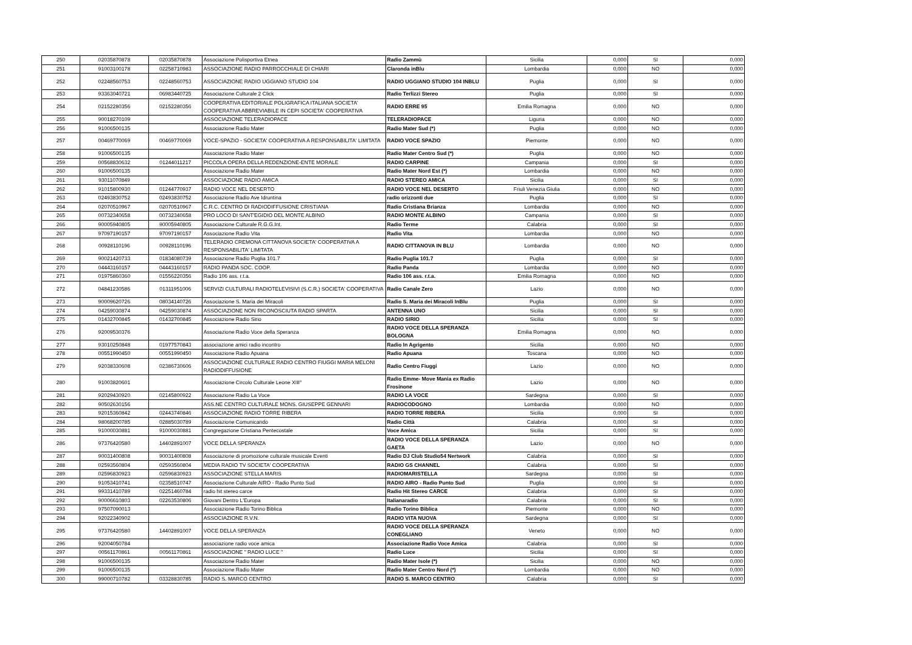| 250 | 02035870878 | 02035870878 | Associazione Polisportiva Etnea | Radio Zammù | Sicilia | 0,000 | SI | 0,000 |
| 251 | 91003100178 | 02258710983 | ASSOCIAZIONE RADIO PARROCCHIALE DI CHIARI | Claronda inBlu | Lombardia | 0,000 | NO | 0,000 |
| 252 | 02248560753 | 02248560753 | ASSOCIAZIONE RADIO UGGIANO STUDIO 104 | RADIO UGGIANO STUDIO 104 INBLU | Puglia | 0,000 | SI | 0,000 |
| 253 | 93363040721 | 06983440725 | Associazione Culturale 2 Click | Radio Terlizzi Stereo | Puglia | 0,000 | SI | 0,000 |
| 254 | 02152280356 | 02152280356 | COOPERATIVA EDITORIALE POLIGRAFICA ITALIANA SOCIETA' COOPERATIVA ABBREVIABILE IN CEPI SOCIETA' COOPERATIVA | RADIO ERRE 95 | Emilia Romagna | 0,000 | NO | 0,000 |
| 255 | 90018270109 | | ASSOCIAZIONE TELERADIOPACE | TELERADIOPACE | Liguria | 0,000 | NO | 0,000 |
| 256 | 91006500135 | | Associazione Radio Mater | Radio Mater Sud (*) | Puglia | 0,000 | NO | 0,000 |
| 257 | 00469770069 | 00469770069 | VOCE-SPAZIO - SOCIETA' COOPERATIVA A RESPONSABILITA' LIMITATA | RADIO VOCE SPAZIO | Piemonte | 0,000 | NO | 0,000 |
| 258 | 91006500135 | | Associazione Radio Mater | Radio Mater Centro Sud (*) | Puglia | 0,000 | NO | 0,000 |
| 259 | 00568830632 | 01244011217 | PICCOLA OPERA DELLA REDENZIONE-ENTE MORALE | RADIO CARPINE | Campania | 0,000 | SI | 0,000 |
| 260 | 91006500135 | | Associazione Radio Mater | Radio Mater Nord Est (*) | Lombardia | 0,000 | NO | 0,000 |
| 261 | 93011070849 | | ASSOCIAZIONE RADIO AMICA | RADIO STEREO AMICA | Sicilia | 0,000 | SI | 0,000 |
| 262 | 91015800930 | 01244770937 | RADIO VOCE NEL DESERTO | RADIO VOCE NEL DESERTO | Friuli Venezia Giulia | 0,000 | NO | 0,000 |
| 263 | 02493830752 | 02493830752 | Associazione Radio Ave Idruntina | radio orizzonti due | Puglia | 0,000 | SI | 0,000 |
| 264 | 02070510967 | 02070510967 | C.R.C. CENTRO DI RADIODIFFUSIONE CRISTIANA | Radio Cristiana Brianza | Lombardia | 0,000 | NO | 0,000 |
| 265 | 00732340658 | 00732340658 | PRO LOCO DI SANT'EGIDIO DEL MONTE ALBINO | RADIO MONTE ALBINO | Campania | 0,000 | SI | 0,000 |
| 266 | 90005940805 | 90005940805 | Associazione Culturale R.G.G.Int. | Radio Terme | Calabria | 0,000 | SI | 0,000 |
| 267 | 97097190157 | 97097190157 | Associazione Radio Vita | Radio Vita | Lombardia | 0,000 | NO | 0,000 |
| 268 | 00928110196 | 00928110196 | TELERADIO CREMONA CITTANOVA SOCIETA' COOPERATIVA A RESPONSABILITA' LIMITATA | RADIO CITTANOVA IN BLU | Lombardia | 0,000 | NO | 0,000 |
| 269 | 90021420733 | 01834080739 | Associazione Radio Puglia 101.7 | Radio Puglia 101.7 | Puglia | 0,000 | SI | 0,000 |
| 270 | 04443160157 | 04443160157 | RADIO PANDA SOC. COOP. | Radio Panda | Lombardia | 0,000 | NO | 0,000 |
| 271 | 01975860360 | 01556220356 | Radio 106 ass. r.t.a. | Radio 106 ass. r.t.a. | Emilia Romagna | 0,000 | NO | 0,000 |
| 272 | 04841230586 | 01311951006 | SERVIZI CULTURALI RADIOTELEVISIVI (S.C.R.) SOCIETA' COOPERATIVA | Radio Canale Zero | Lazio | 0,000 | NO | 0,000 |
| 273 | 90009620726 | 08034140726 | Associazione S. Maria dei Miracoli | Radio S. Maria dei Miracoli InBlu | Puglia | 0,000 | SI | 0,000 |
| 274 | 04259030874 | 04259030874 | ASSOCIAZIONE NON RICONOSCIUTA RADIO SPARTA | ANTENNA UNO | Sicilia | 0,000 | SI | 0,000 |
| 275 | 01432700845 | 01432700845 | Associazione Radio Sirio | RADIO SIRIO | Sicilia | 0,000 | SI | 0,000 |
| 276 | 92009530376 | | Associazione Radio Voce della Speranza | RADIO VOCE DELLA SPERANZA BOLOGNA | Emilia Romagna | 0,000 | NO | 0,000 |
| 277 | 93010250848 | 01977570843 | associazione amici radio incontro | Radio In Agrigento | Sicilia | 0,000 | NO | 0,000 |
| 278 | 00551990450 | 00551990450 | Associazione Radio Apuana | Radio Apuana | Toscana | 0,000 | NO | 0,000 |
| 279 | 92038330608 | 02386730606 | ASSOCIAZIONE CULTURALE RADIO CENTRO FIUGGI MARIA MELONI RADIODIFFUSIONE | Radio Centro Fiuggi | Lazio | 0,000 | NO | 0,000 |
| 280 | 91003820601 | | Associazione Circolo Culturale Leone XIII° | Radio Emme- Move Mania ex Radio Frosinone | Lazio | 0,000 | NO | 0,000 |
| 281 | 92029430920 | 02145800922 | Associazione Radio La Voce | RADIO LA VOCE | Sardegna | 0,000 | SI | 0,000 |
| 282 | 90502630156 | | ASS.NE CENTRO CULTURALE MONS. GIUSEPPE GENNARI | RADIOCODOGNO | Lombardia | 0,000 | NO | 0,000 |
| 283 | 92015360842 | 02443740846 | ASSOCIAZIONE RADIO TORRE RIBERA | RADIO TORRE RIBERA | Sicilia | 0,000 | SI | 0,000 |
| 284 | 98068200785 | 02885030789 | Associazione Comunicando | Radio Città | Calabria | 0,000 | SI | 0,000 |
| 285 | 91000030881 | 91000030881 | Congregazione Cristiana Pentecostale | Voce Amica | Sicilia | 0,000 | SI | 0,000 |
| 286 | 97376420580 | 14402891007 | VOCE DELLA SPERANZA | RADIO VOCE DELLA SPERANZA GAETA | Lazio | 0,000 | NO | 0,000 |
| 287 | 90031400808 | 90031400808 | Associazione di promozione culturale musicale Eventi | Radio DJ Club Studio54 Nertwork | Calabria | 0,000 | SI | 0,000 |
| 288 | 02593560804 | 02593560804 | MEDIA RADIO TV SOCIETA' COOPERATIVA | RADIO GS CHANNEL | Calabria | 0,000 | SI | 0,000 |
| 289 | 02596830923 | 02596830923 | ASSOCIAZIONE STELLA MARIS | RADIOMARISTELLA | Sardegna | 0,000 | SI | 0,000 |
| 290 | 91053410741 | 02358510747 | Associazione Culturale AIRO - Radio Punto Sud | RADIO AIRO - Radio Punto Sud | Puglia | 0,000 | SI | 0,000 |
| 291 | 99331410789 | 02251460784 | radio hit stereo carce | Radio Hit Stereo CARCE | Calabria | 0,000 | SI | 0,000 |
| 292 | 90006610803 | 02263530806 | Giovani Dentro L'Europa | Italianaradio | Calabria | 0,000 | SI | 0,000 |
| 293 | 97507090013 | | Associazione Radio Torino Biblica | Radio Torino Biblica | Piemonte | 0,000 | NO | 0,000 |
| 294 | 92022340902 | | ASSOCIAZIONE R.V.N. | RADIO VITA NUOVA | Sardegna | 0,000 | SI | 0,000 |
| 295 | 97376420580 | 14402891007 | VOCE DELLA SPERANZA | RADIO VOCE DELLA SPERANZA CONEGLIANO | Veneto | 0,000 | NO | 0,000 |
| 296 | 92004050784 | | associazione radio voce amica | Associazione Radio Voce Amica | Calabria | 0,000 | SI | 0,000 |
| 297 | 00561170861 | 00561170861 | ASSOCIAZIONE " RADIO LUCE " | Radio Luce | Sicilia | 0,000 | SI | 0,000 |
| 298 | 91006500135 | | Associazione Radio Mater | Radio Mater Isole (*) | Sicilia | 0,000 | NO | 0,000 |
| 299 | 91006500135 | | Associazione Radio Mater | Radio Mater Centro Nord (*) | Lombardia | 0,000 | NO | 0,000 |
| 300 | 99000710782 | 03328830785 | RADIO S. MARCO CENTRO | RADIO S. MARCO CENTRO | Calabria | 0,000 | SI | 0,000 |